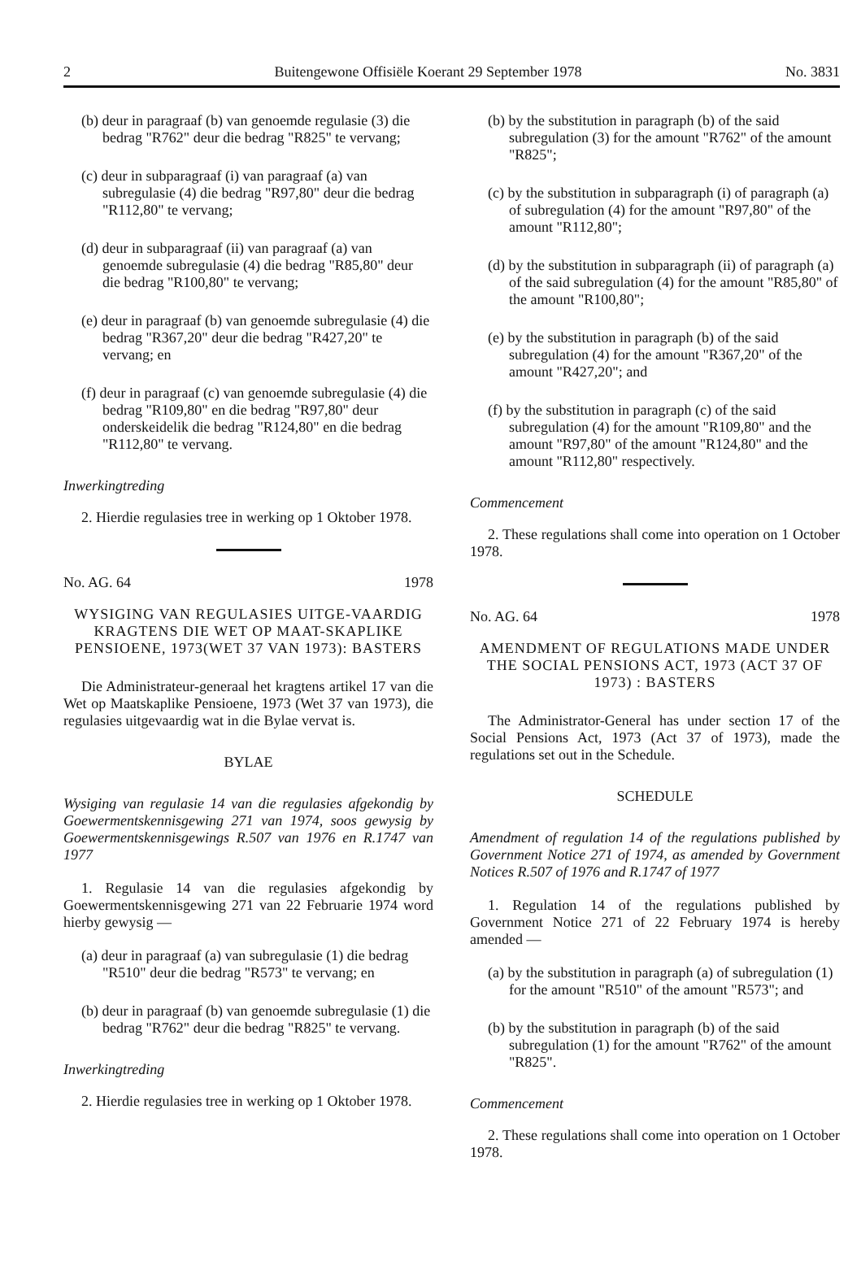2 Buitengewone Offisiële Koerant 29 September 1978 No. 3831
(b) deur in paragraaf (b) van genoemde regulasie (3) die bedrag "R762" deur die bedrag "R825" te vervang;
(c) deur in subparagraaf (i) van paragraaf (a) van subregulasie (4) die bedrag "R97,80" deur die bedrag "R112,80" te vervang;
(d) deur in subparagraaf (ii) van paragraaf (a) van genoemde subregulasie (4) die bedrag "R85,80" deur die bedrag "R100,80" te vervang;
(e) deur in paragraaf (b) van genoemde subregulasie (4) die bedrag "R367,20" deur die bedrag "R427,20" te vervang; en
(f) deur in paragraaf (c) van genoemde subregulasie (4) die bedrag "R109,80" en die bedrag "R97,80" deur onderskeidelik die bedrag "R124,80" en die bedrag "R112,80" te vervang.
Inwerkingtreding
2. Hierdie regulasies tree in werking op 1 Oktober 1978.
No. AG. 64 1978
WYSIGING VAN REGULASIES UITGE-VAARDIG KRAGTENS DIE WET OP MAAT-SKAPLIKE PENSIOENE, 1973(WET 37 VAN 1973): BASTERS
Die Administrateur-generaal het kragtens artikel 17 van die Wet op Maatskaplike Pensioene, 1973 (Wet 37 van 1973), die regulasies uitgevaardig wat in die Bylae vervat is.
BYLAE
Wysiging van regulasie 14 van die regulasies afgekondig by Goewermentskennisgewing 271 van 1974, soos gewysig by Goewermentskennisgewings R.507 van 1976 en R.1747 van 1977
1. Regulasie 14 van die regulasies afgekondig by Goewermentskennisgewing 271 van 22 Februarie 1974 word hierby gewysig —
(a) deur in paragraaf (a) van subregulasie (1) die bedrag "R510" deur die bedrag "R573" te vervang; en
(b) deur in paragraaf (b) van genoemde subregulasie (1) die bedrag "R762" deur die bedrag "R825" te vervang.
Inwerkingtreding
2. Hierdie regulasies tree in werking op 1 Oktober 1978.
(b) by the substitution in paragraph (b) of the said subregulation (3) for the amount "R762" of the amount "R825";
(c) by the substitution in subparagraph (i) of paragraph (a) of subregulation (4) for the amount "R97,80" of the amount "R112,80";
(d) by the substitution in subparagraph (ii) of paragraph (a) of the said subregulation (4) for the amount "R85,80" of the amount "R100,80";
(e) by the substitution in paragraph (b) of the said subregulation (4) for the amount "R367,20" of the amount "R427,20"; and
(f) by the substitution in paragraph (c) of the said subregulation (4) for the amount "R109,80" and the amount "R97,80" of the amount "R124,80" and the amount "R112,80" respectively.
Commencement
2. These regulations shall come into operation on 1 October 1978.
No. AG. 64 1978
AMENDMENT OF REGULATIONS MADE UNDER THE SOCIAL PENSIONS ACT, 1973 (ACT 37 OF 1973) : BASTERS
The Administrator-General has under section 17 of the Social Pensions Act, 1973 (Act 37 of 1973), made the regulations set out in the Schedule.
SCHEDULE
Amendment of regulation 14 of the regulations published by Government Notice 271 of 1974, as amended by Government Notices R.507 of 1976 and R.1747 of 1977
1. Regulation 14 of the regulations published by Government Notice 271 of 22 February 1974 is hereby amended —
(a) by the substitution in paragraph (a) of subregulation (1) for the amount "R510" of the amount "R573"; and
(b) by the substitution in paragraph (b) of the said subregulation (1) for the amount "R762" of the amount "R825".
Commencement
2. These regulations shall come into operation on 1 October 1978.